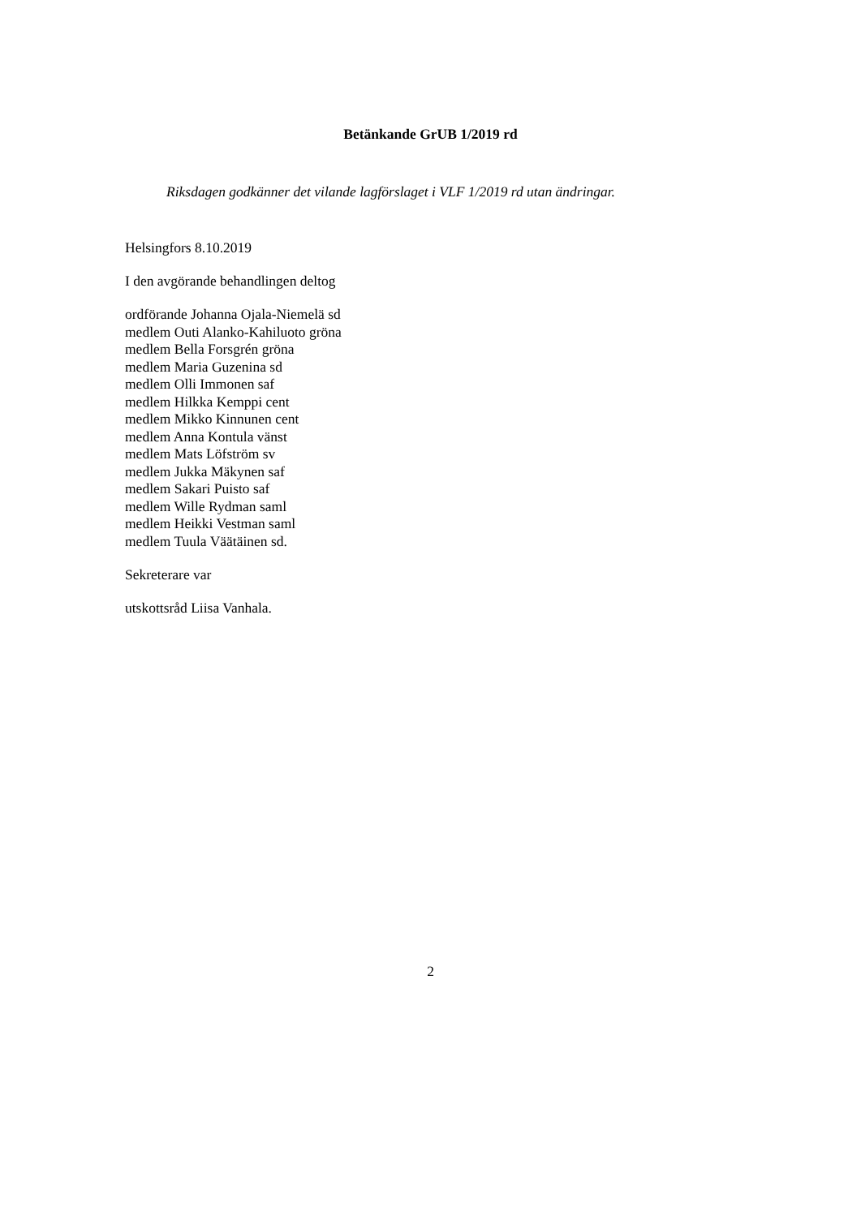Betänkande GrUB 1/2019 rd
Riksdagen godkänner det vilande lagförslaget i VLF 1/2019 rd utan ändringar.
Helsingfors 8.10.2019
I den avgörande behandlingen deltog
ordförande Johanna Ojala-Niemelä sd
medlem Outi Alanko-Kahiluoto gröna
medlem Bella Forsgrén gröna
medlem Maria Guzenina sd
medlem Olli Immonen saf
medlem Hilkka Kemppi cent
medlem Mikko Kinnunen cent
medlem Anna Kontula vänst
medlem Mats Löfström sv
medlem Jukka Mäkynen saf
medlem Sakari Puisto saf
medlem Wille Rydman saml
medlem Heikki Vestman saml
medlem Tuula Väätäinen sd.
Sekreterare var
utskottsråd Liisa Vanhala.
2